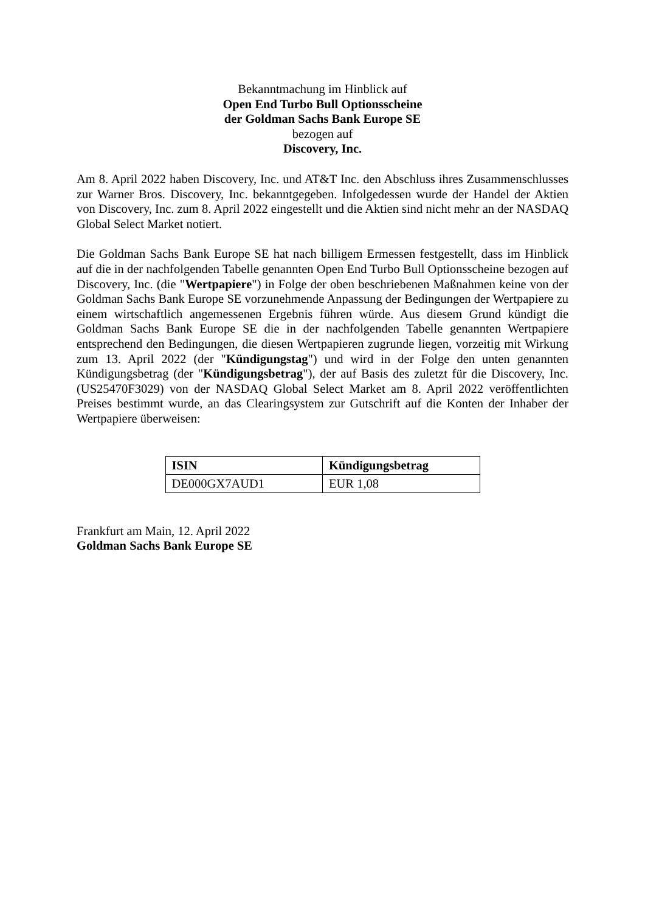Bekanntmachung im Hinblick auf
Open End Turbo Bull Optionsscheine
der Goldman Sachs Bank Europe SE
bezogen auf
Discovery, Inc.
Am 8. April 2022 haben Discovery, Inc. und AT&T Inc. den Abschluss ihres Zusammenschlusses zur Warner Bros. Discovery, Inc. bekanntgegeben. Infolgedessen wurde der Handel der Aktien von Discovery, Inc. zum 8. April 2022 eingestellt und die Aktien sind nicht mehr an der NASDAQ Global Select Market notiert.
Die Goldman Sachs Bank Europe SE hat nach billigem Ermessen festgestellt, dass im Hinblick auf die in der nachfolgenden Tabelle genannten Open End Turbo Bull Optionsscheine bezogen auf Discovery, Inc. (die "Wertpapiere") in Folge der oben beschriebenen Maßnahmen keine von der Goldman Sachs Bank Europe SE vorzunehmende Anpassung der Bedingungen der Wertpapiere zu einem wirtschaftlich angemessenen Ergebnis führen würde. Aus diesem Grund kündigt die Goldman Sachs Bank Europe SE die in der nachfolgenden Tabelle genannten Wertpapiere entsprechend den Bedingungen, die diesen Wertpapieren zugrunde liegen, vorzeitig mit Wirkung zum 13. April 2022 (der "Kündigungstag") und wird in der Folge den unten genannten Kündigungsbetrag (der "Kündigungsbetrag"), der auf Basis des zuletzt für die Discovery, Inc. (US25470F3029) von der NASDAQ Global Select Market am 8. April 2022 veröffentlichten Preises bestimmt wurde, an das Clearingsystem zur Gutschrift auf die Konten der Inhaber der Wertpapiere überweisen:
| ISIN | Kündigungsbetrag |
| --- | --- |
| DE000GX7AUD1 | EUR 1,08 |
Frankfurt am Main, 12. April 2022
Goldman Sachs Bank Europe SE